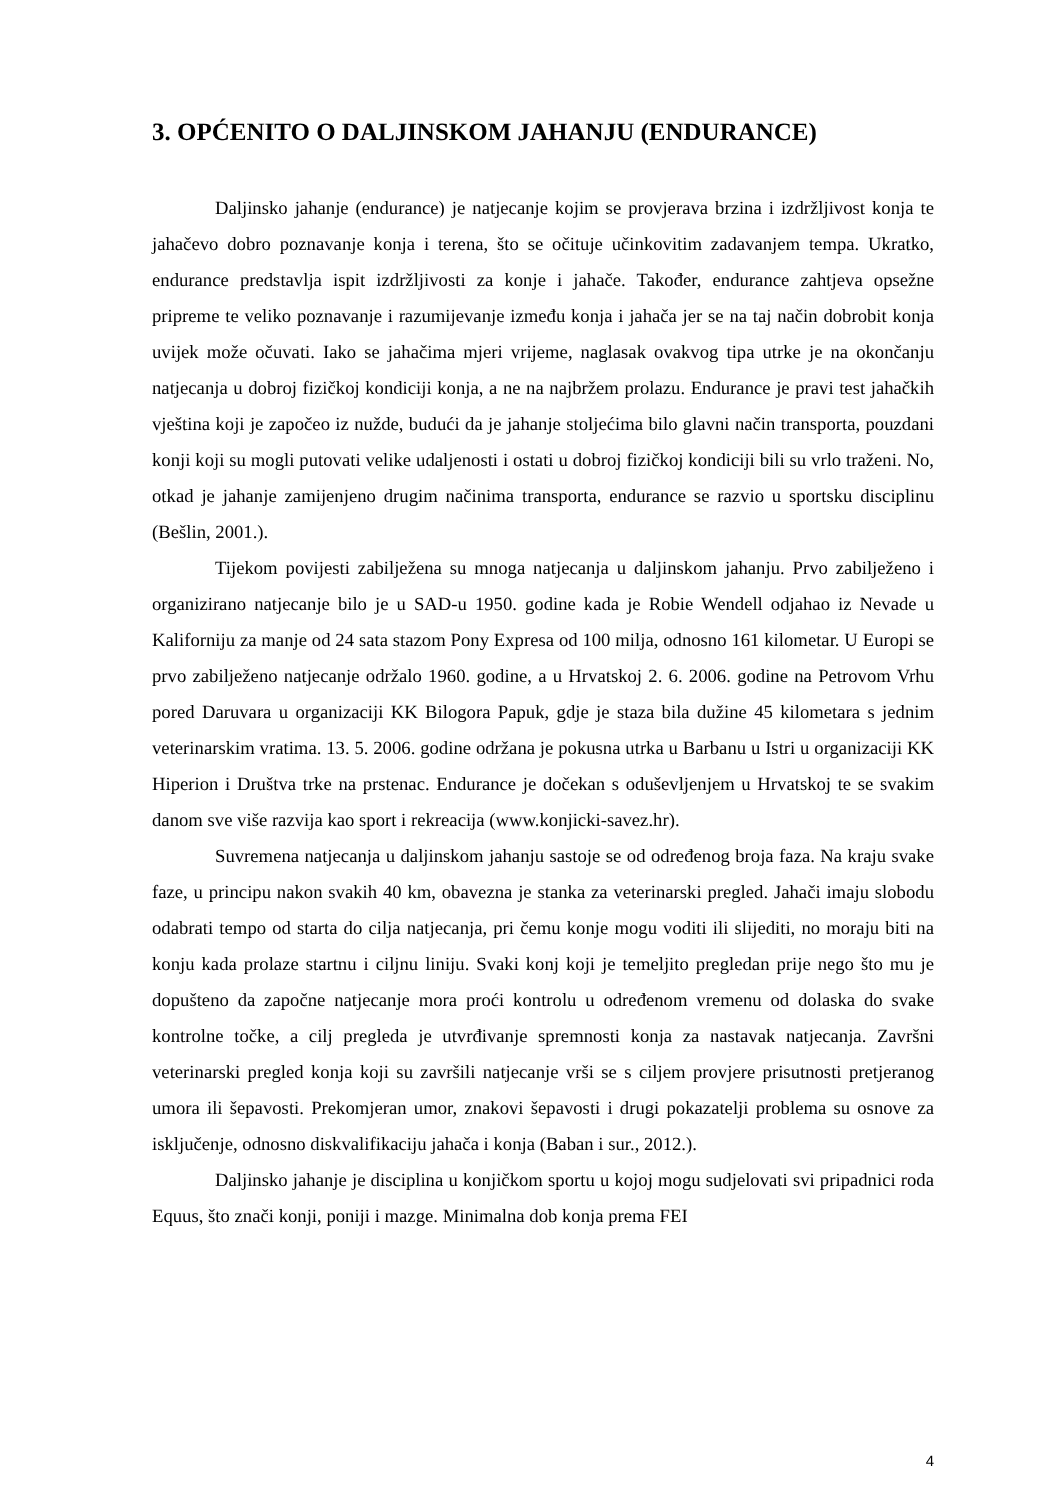3. OPĆENITO O DALJINSKOM JAHANJU (ENDURANCE)
Daljinsko jahanje (endurance) je natjecanje kojim se provjerava brzina i izdržljivost konja te jahačevo dobro poznavanje konja i terena, što se očituje učinkovitim zadavanjem tempa. Ukratko, endurance predstavlja ispit izdržljivosti za konje i jahače. Također, endurance zahtjeva opsežne pripreme te veliko poznavanje i razumijevanje između konja i jahača jer se na taj način dobrobit konja uvijek može očuvati. Iako se jahačima mjeri vrijeme, naglasak ovakvog tipa utrke je na okončanju natjecanja u dobroj fizičkoj kondiciji konja, a ne na najbržem prolazu. Endurance je pravi test jahačkih vještina koji je započeo iz nužde, budući da je jahanje stoljećima bilo glavni način transporta, pouzdani konji koji su mogli putovati velike udaljenosti i ostati u dobroj fizičkoj kondiciji bili su vrlo traženi. No, otkad je jahanje zamijenjeno drugim načinima transporta, endurance se razvio u sportsku disciplinu (Bešlin, 2001.).
Tijekom povijesti zabilježena su mnoga natjecanja u daljinskom jahanju. Prvo zabilježeno i organizirano natjecanje bilo je u SAD-u 1950. godine kada je Robie Wendell odjahao iz Nevade u Kaliforniju za manje od 24 sata stazom Pony Expresa od 100 milja, odnosno 161 kilometar. U Europi se prvo zabilježeno natjecanje održalo 1960. godine, a u Hrvatskoj 2. 6. 2006. godine na Petrovom Vrhu pored Daruvara u organizaciji KK Bilogora Papuk, gdje je staza bila dužine 45 kilometara s jednim veterinarskim vratima. 13. 5. 2006. godine održana je pokusna utrka u Barbanu u Istri u organizaciji KK Hiperion i Društva trke na prstenac. Endurance je dočekan s oduševljenjem u Hrvatskoj te se svakim danom sve više razvija kao sport i rekreacija (www.konjicki-savez.hr).
Suvremena natjecanja u daljinskom jahanju sastoje se od određenog broja faza. Na kraju svake faze, u principu nakon svakih 40 km, obavezna je stanka za veterinarski pregled. Jahači imaju slobodu odabrati tempo od starta do cilja natjecanja, pri čemu konje mogu voditi ili slijediti, no moraju biti na konju kada prolaze startnu i ciljnu liniju. Svaki konj koji je temeljito pregledan prije nego što mu je dopušteno da započne natjecanje mora proći kontrolu u određenom vremenu od dolaska do svake kontrolne točke, a cilj pregleda je utvrđivanje spremnosti konja za nastavak natjecanja. Završni veterinarski pregled konja koji su završili natjecanje vrši se s ciljem provjere prisutnosti pretjeranog umora ili šepavosti. Prekomjeran umor, znakovi šepavosti i drugi pokazatelji problema su osnove za isključenje, odnosno diskvalifikaciju jahača i konja (Baban i sur., 2012.).
Daljinsko jahanje je disciplina u konjičkom sportu u kojoj mogu sudjelovati svi pripadnici roda Equus, što znači konji, poniji i mazge. Minimalna dob konja prema FEI
4